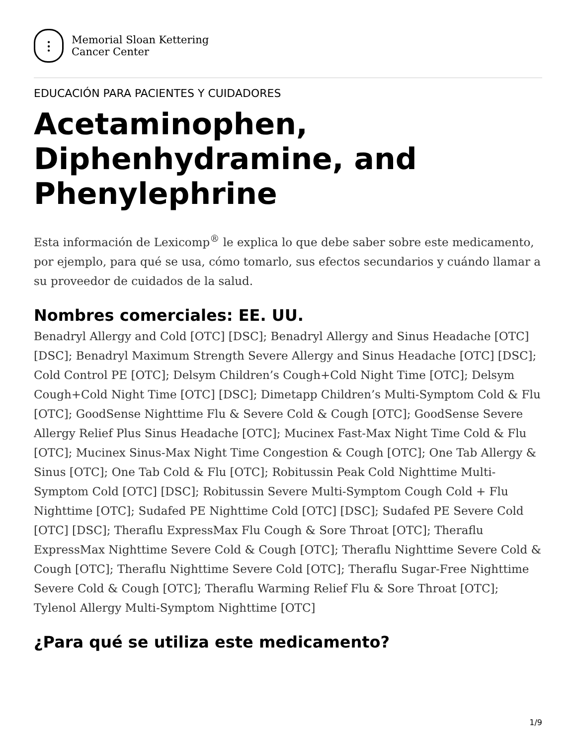⫶
Memorial Sloan Kettering
Cancer Center
EDUCACIÓN PARA PACIENTES Y CUIDADORES
Acetaminophen, Diphenhydramine, and Phenylephrine
Esta información de Lexicomp<sup>®</sup> le explica lo que debe saber sobre este medicamento, por ejemplo, para qué se usa, cómo tomarlo, sus efectos secundarios y cuándo llamar a su proveedor de cuidados de la salud.
Nombres comerciales: EE. UU.
Benadryl Allergy and Cold [OTC] [DSC]; Benadryl Allergy and Sinus Headache [OTC] [DSC]; Benadryl Maximum Strength Severe Allergy and Sinus Headache [OTC] [DSC]; Cold Control PE [OTC]; Delsym Children’s Cough+Cold Night Time [OTC]; Delsym Cough+Cold Night Time [OTC] [DSC]; Dimetapp Children’s Multi-Symptom Cold & Flu [OTC]; GoodSense Nighttime Flu & Severe Cold & Cough [OTC]; GoodSense Severe Allergy Relief Plus Sinus Headache [OTC]; Mucinex Fast-Max Night Time Cold & Flu [OTC]; Mucinex Sinus-Max Night Time Congestion & Cough [OTC]; One Tab Allergy & Sinus [OTC]; One Tab Cold & Flu [OTC]; Robitussin Peak Cold Nighttime Multi-Symptom Cold [OTC] [DSC]; Robitussin Severe Multi-Symptom Cough Cold + Flu Nighttime [OTC]; Sudafed PE Nighttime Cold [OTC] [DSC]; Sudafed PE Severe Cold [OTC] [DSC]; Theraflu ExpressMax Flu Cough & Sore Throat [OTC]; Theraflu ExpressMax Nighttime Severe Cold & Cough [OTC]; Theraflu Nighttime Severe Cold & Cough [OTC]; Theraflu Nighttime Severe Cold [OTC]; Theraflu Sugar-Free Nighttime Severe Cold & Cough [OTC]; Theraflu Warming Relief Flu & Sore Throat [OTC]; Tylenol Allergy Multi-Symptom Nighttime [OTC]
¿Para qué se utiliza este medicamento?
1/9